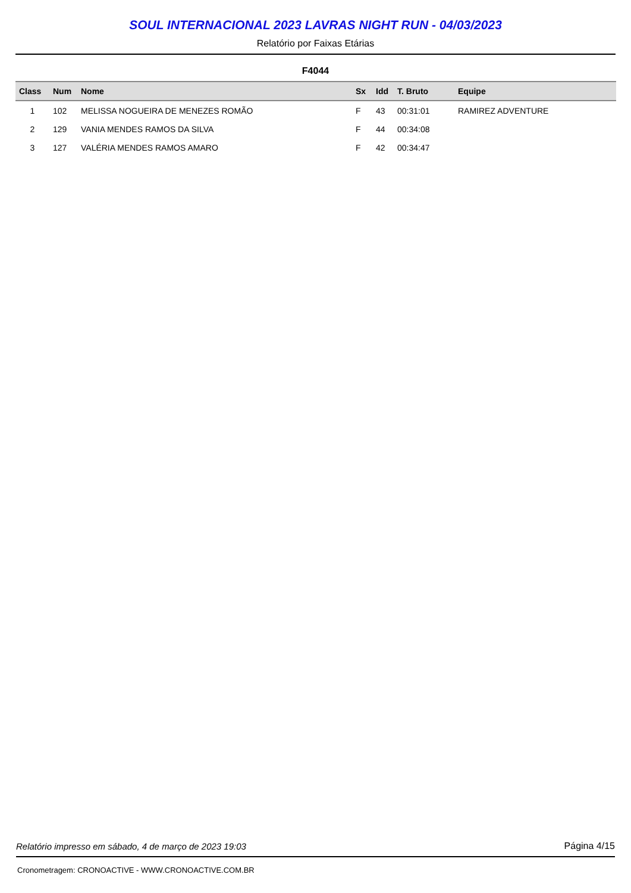SOUL INTERNACIONAL 2023 LAVRAS NIGHT RUN - 04/03/2023
Relatório por Faixas Etárias
F4044
| Class | Num | Nome | Sx | Idd | T. Bruto | Equipe |
| --- | --- | --- | --- | --- | --- | --- |
| 1 | 102 | MELISSA NOGUEIRA DE MENEZES ROMÃO | F | 43 | 00:31:01 | RAMIREZ ADVENTURE |
| 2 | 129 | VANIA MENDES RAMOS DA SILVA | F | 44 | 00:34:08 | |
| 3 | 127 | VALÉRIA MENDES RAMOS AMARO | F | 42 | 00:34:47 | |
Relatório impresso em sábado, 4 de março de 2023 19:03 Página 4/15
Cronometragem: CRONOACTIVE - WWW.CRONOACTIVE.COM.BR